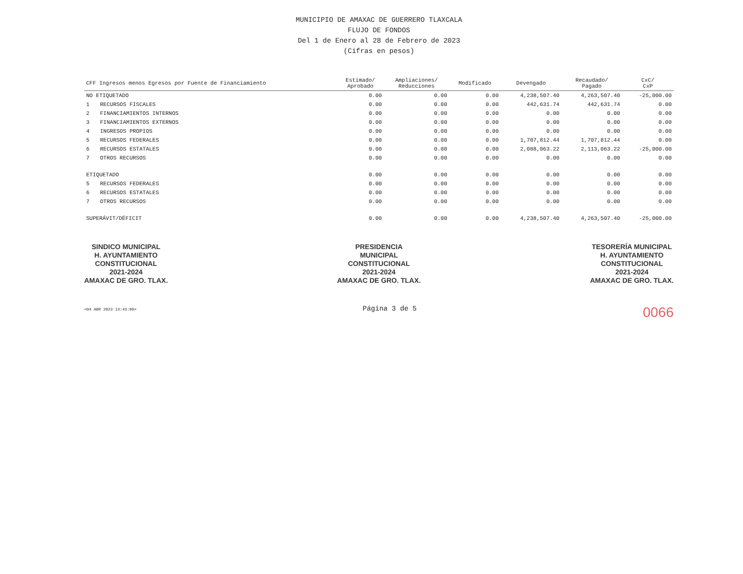MUNICIPIO DE AMAXAC DE GUERRERO TLAXCALA
FLUJO DE FONDOS
Del 1 de Enero al 28 de Febrero de 2023
(Cifras en pesos)
| CFF Ingresos menos Egresos por Fuente de Financiamiento | | Estimado/ Aprobado | Ampliaciones/ Reducciones | Modificado | Devengado | Recaudado/ Pagado | CxC/ CxP |
| --- | --- | --- | --- | --- | --- | --- | --- |
| NO ETIQUETADO | | 0.00 | 0.00 | 0.00 | 4,238,507.40 | 4,263,507.40 | -25,000.00 |
| 1 | RECURSOS FISCALES | 0.00 | 0.00 | 0.00 | 442,631.74 | 442,631.74 | 0.00 |
| 2 | FINANCIAMIENTOS INTERNOS | 0.00 | 0.00 | 0.00 | 0.00 | 0.00 | 0.00 |
| 3 | FINANCIAMIENTOS EXTERNOS | 0.00 | 0.00 | 0.00 | 0.00 | 0.00 | 0.00 |
| 4 | INGRESOS PROPIOS | 0.00 | 0.00 | 0.00 | 0.00 | 0.00 | 0.00 |
| 5 | RECURSOS FEDERALES | 0.00 | 0.00 | 0.00 | 1,707,812.44 | 1,707,812.44 | 0.00 |
| 6 | RECURSOS ESTATALES | 0.00 | 0.00 | 0.00 | 2,088,063.22 | 2,113,063.22 | -25,000.00 |
| 7 | OTROS RECURSOS | 0.00 | 0.00 | 0.00 | 0.00 | 0.00 | 0.00 |
| ETIQUETADO | | 0.00 | 0.00 | 0.00 | 0.00 | 0.00 | 0.00 |
| 5 | RECURSOS FEDERALES | 0.00 | 0.00 | 0.00 | 0.00 | 0.00 | 0.00 |
| 6 | RECURSOS ESTATALES | 0.00 | 0.00 | 0.00 | 0.00 | 0.00 | 0.00 |
| 7 | OTROS RECURSOS | 0.00 | 0.00 | 0.00 | 0.00 | 0.00 | 0.00 |
| SUPERÁVIT/DÉFICIT | | 0.00 | 0.00 | 0.00 | 4,238,507.40 | 4,263,507.40 | -25,000.00 |
SINDICO MUNICIPAL
H. AYUNTAMIENTO
CONSTITUCIONAL
2021-2024
AMAXAC DE GRO. TLAX.
PRESIDENCIA
MUNICIPAL
CONSTITUCIONAL
2021-2024
AMAXAC DE GRO. TLAX.
TESORERÍA MUNICIPAL
H. AYUNTAMIENTO
CONSTITUCIONAL
2021-2024
AMAXAC DE GRO. TLAX.
<04 ABR 2023 13:43:06> Página 3 de 5 0066